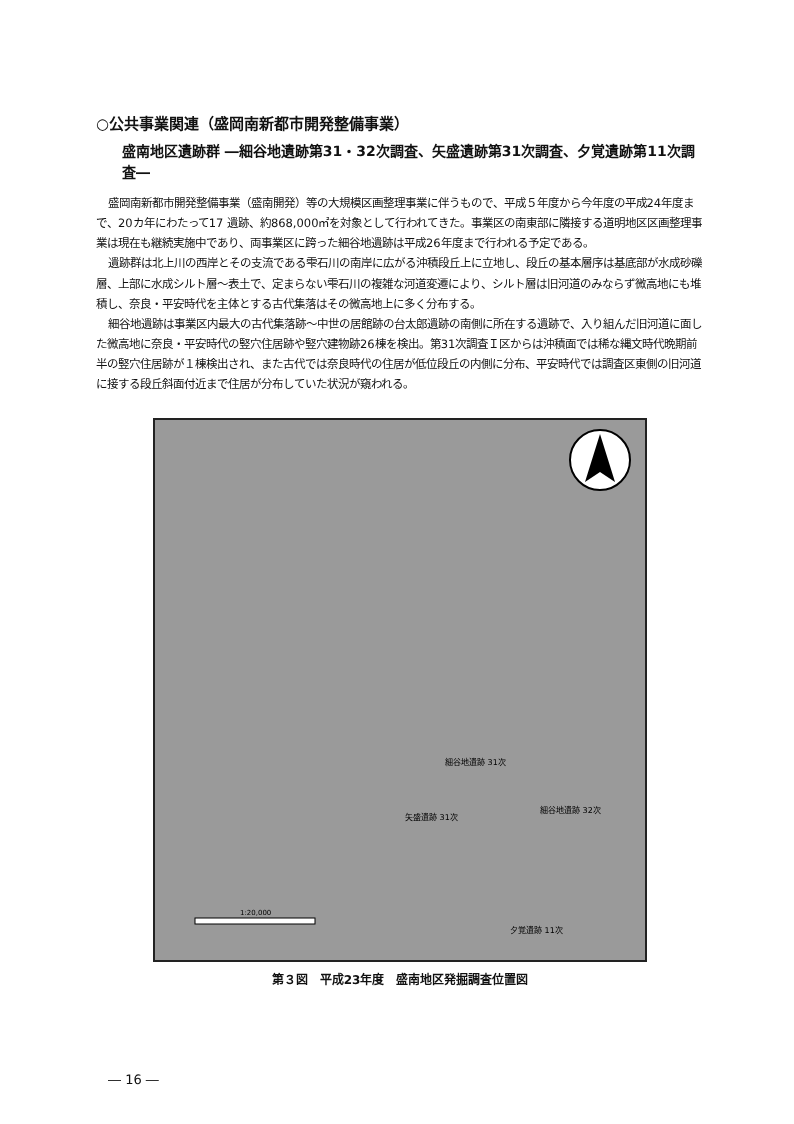○公共事業関連（盛岡南新都市開発整備事業）
盛南地区遺跡群 ―細谷地遺跡第31・32次調査、矢盛遺跡第31次調査、夕覚遺跡第11次調査―
盛岡南新都市開発整備事業（盛南開発）等の大規模区画整理事業に伴うもので、平成５年度から今年度の平成24年度まで、20カ年にわたって17 遺跡、約868,000㎡を対象として行われてきた。事業区の南東部に隣接する道明地区区画整理事業は現在も継続実施中であり、両事業区に跨った細谷地遺跡は平成26年度まで行われる予定である。
遺跡群は北上川の西岸とその支流である雫石川の南岸に広がる沖積段丘上に立地し、段丘の基本層序は基底部が水成砂礫層、上部に水成シルト層～表土で、定まらない雫石川の複雑な河道変遷により、シルト層は旧河道のみならず微高地にも堆積し、奈良・平安時代を主体とする古代集落はその微高地上に多く分布する。
細谷地遺跡は事業区内最大の古代集落跡～中世の居館跡の台太郎遺跡の南側に所在する遺跡で、入り組んだ旧河道に面した微高地に奈良・平安時代の竪穴住居跡や竪穴建物跡26棟を検出。第31次調査Ｉ区からは沖積面では稀な縄文時代晩期前半の竪穴住居跡が１棟検出され、また古代では奈良時代の住居が低位段丘の内側に分布、平安時代では調査区東側の旧河道に接する段丘斜面付近まで住居が分布していた状況が窺われる。
細谷地遺跡 31次
細谷地遺跡 32次
矢盛遺跡 31次
夕覚遺跡 11次
1:20,000
第３図　平成23年度　盛南地区発掘調査位置図
― 16 ―